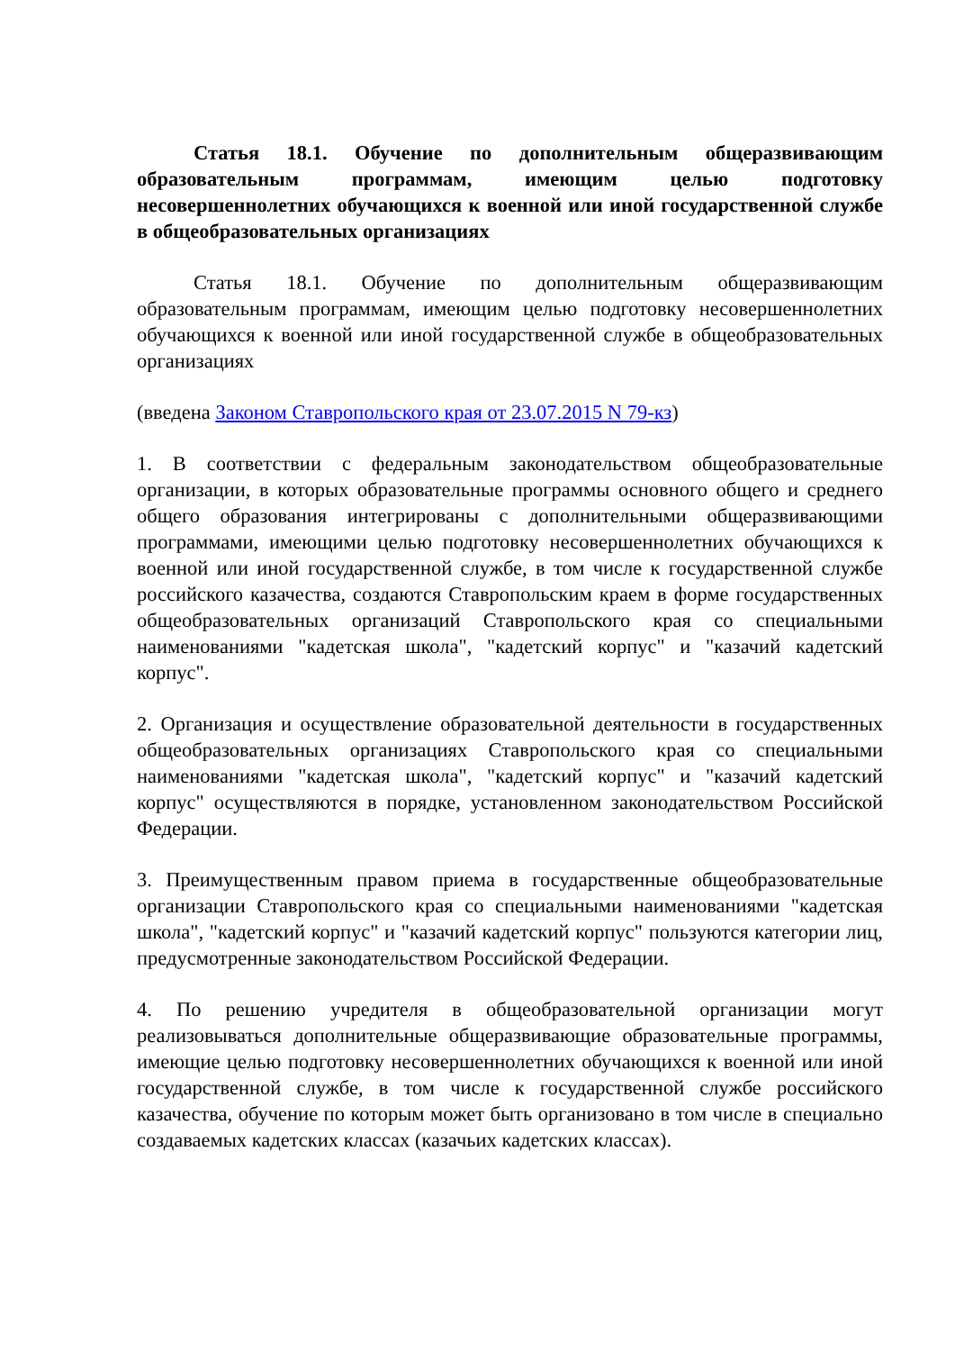Статья 18.1. Обучение по дополнительным общеразвивающим образовательным программам, имеющим целью подготовку несовершеннолетних обучающихся к военной или иной государственной службе в общеобразовательных организациях
Статья 18.1. Обучение по дополнительным общеразвивающим образовательным программам, имеющим целью подготовку несовершеннолетних обучающихся к военной или иной государственной службе в общеобразовательных организациях
(введена Законом Ставропольского края от 23.07.2015 N 79-кз)
1. В соответствии с федеральным законодательством общеобразовательные организации, в которых образовательные программы основного общего и среднего общего образования интегрированы с дополнительными общеразвивающими программами, имеющими целью подготовку несовершеннолетних обучающихся к военной или иной государственной службе, в том числе к государственной службе российского казачества, создаются Ставропольским краем в форме государственных общеобразовательных организаций Ставропольского края со специальными наименованиями "кадетская школа", "кадетский корпус" и "казачий кадетский корпус".
2. Организация и осуществление образовательной деятельности в государственных общеобразовательных организациях Ставропольского края со специальными наименованиями "кадетская школа", "кадетский корпус" и "казачий кадетский корпус" осуществляются в порядке, установленном законодательством Российской Федерации.
3. Преимущественным правом приема в государственные общеобразовательные организации Ставропольского края со специальными наименованиями "кадетская школа", "кадетский корпус" и "казачий кадетский корпус" пользуются категории лиц, предусмотренные законодательством Российской Федерации.
4. По решению учредителя в общеобразовательной организации могут реализовываться дополнительные общеразвивающие образовательные программы, имеющие целью подготовку несовершеннолетних обучающихся к военной или иной государственной службе, в том числе к государственной службе российского казачества, обучение по которым может быть организовано в том числе в специально создаваемых кадетских классах (казачьих кадетских классах).